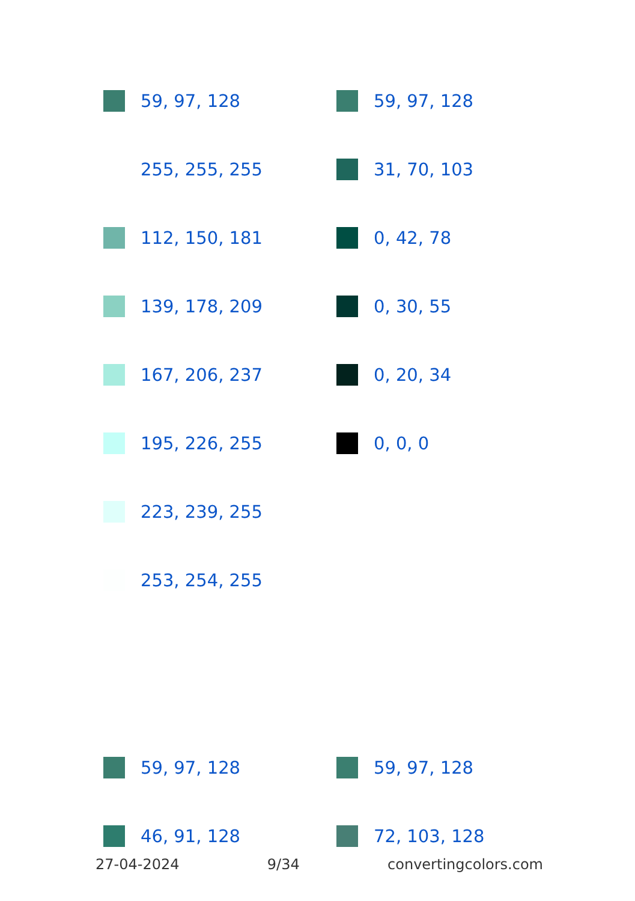59, 97, 128
59, 97, 128
255, 255, 255
31, 70, 103
112, 150, 181
0, 42, 78
139, 178, 209
0, 30, 55
167, 206, 237
0, 20, 34
195, 226, 255
0, 0, 0
223, 239, 255
253, 254, 255
59, 97, 128
59, 97, 128
46, 91, 128
72, 103, 128
27-04-2024 9/34 convertingcolors.com